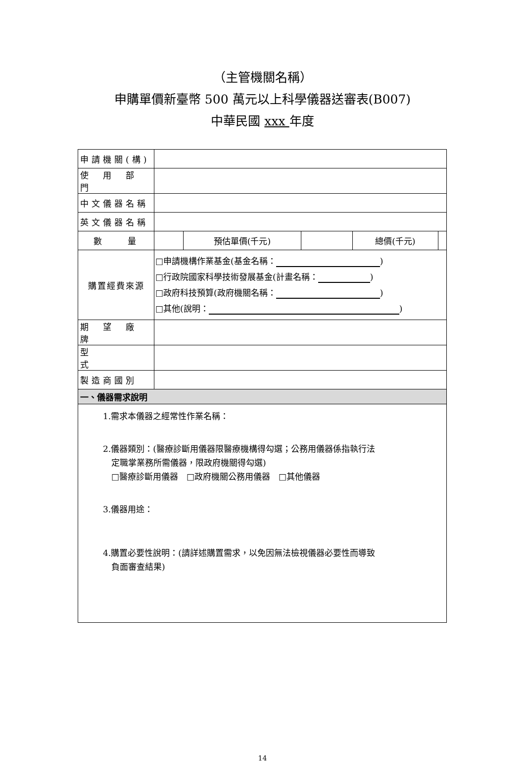（主管機關名稱）
申購單價新臺幣 500 萬元以上科學儀器送審表(B007)
中華民國 xxx 年度
| 申請機關(構) | | | | | |
| 使 用 部 門 | | | | | |
| 中文儀器名稱 | | | | | |
| 英文儀器名稱 | | | | | |
| 數 量 | | 預估單價(千元) | | 總價(千元) | |
| 購置經費來源 | □申請機構作業基金(基金名稱： ) □行政院國家科學技術發展基金(計畫名稱： ) □政府科技預算(政府機關名稱： ) □其他(說明： ) | | | | |
| 期 望 廠 牌 | | | | | |
| 型 式 | | | | | |
| 製造商國別 | | | | | |
| 一、儀器需求說明 | | | | | |
| 1.需求本儀器之經常性作業名稱： 2.儀器類別：(醫療診斷用儀器限醫療機構得勾選；公務用儀器係指執行法 定職掌業務所需儀器，限政府機關得勾選) □醫療診斷用儀器 □政府機關公務用儀器 □其他儀器 3.儀器用途： 4.購置必要性說明：(請詳述購置需求，以免因無法檢視儀器必要性而導致 負面審查結果) | | | | | |
14